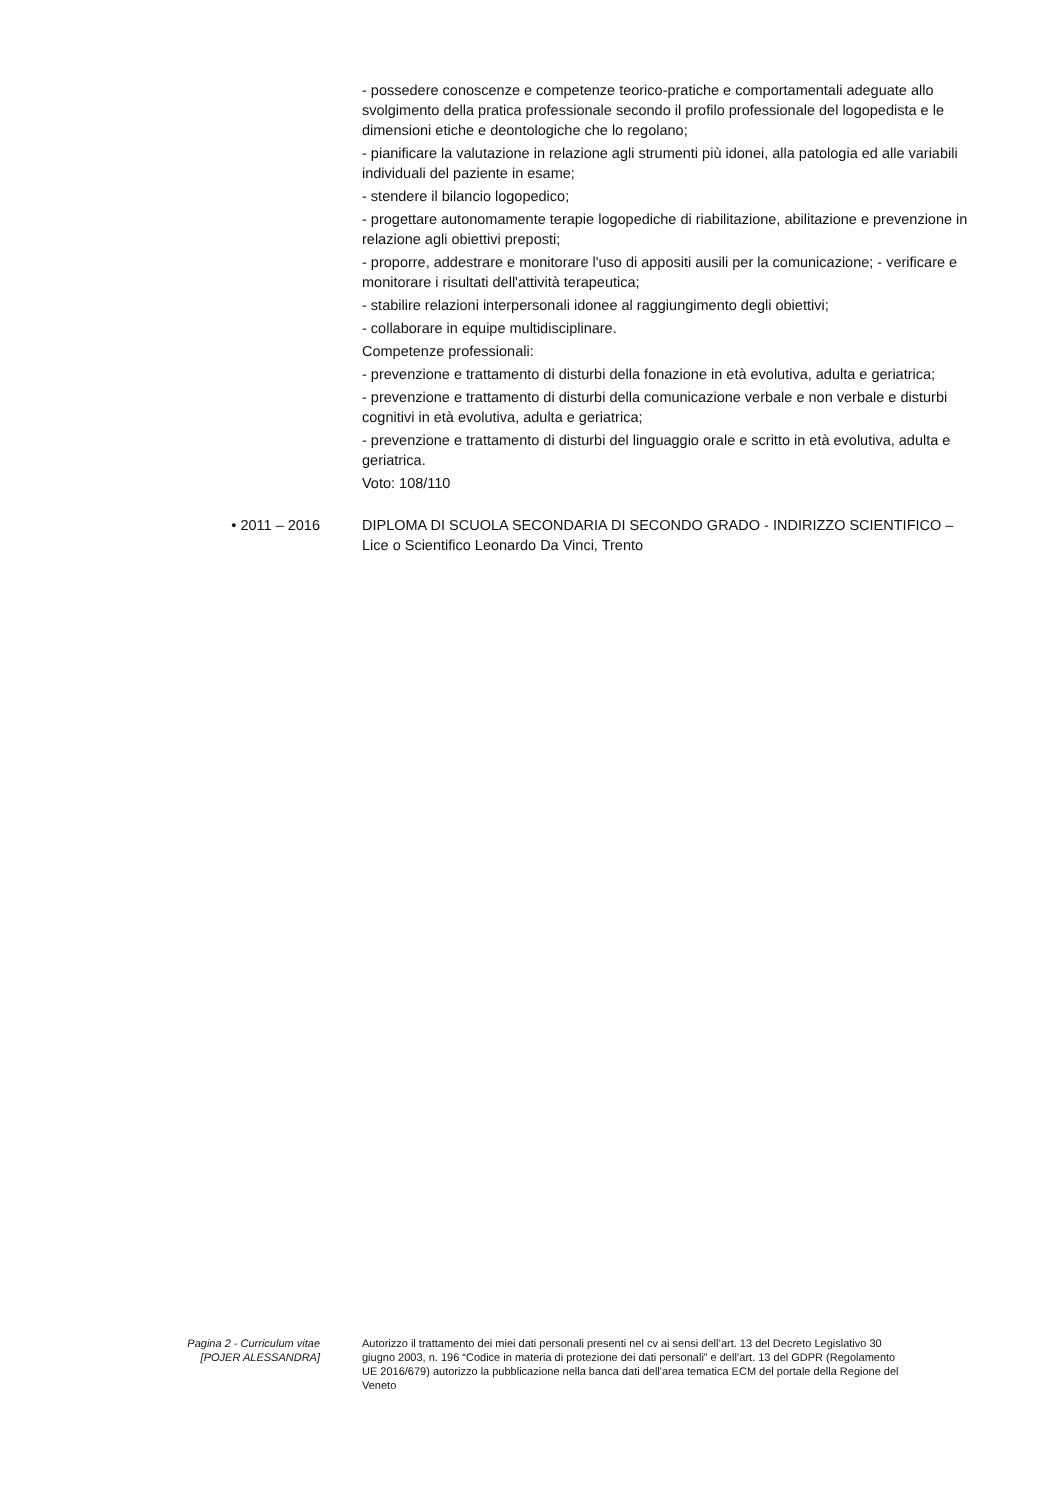- possedere conoscenze e competenze teorico-pratiche e comportamentali adeguate allo svolgimento della pratica professionale secondo il profilo professionale del logopedista e le dimensioni etiche e deontologiche che lo regolano;
- pianificare la valutazione in relazione agli strumenti più idonei, alla patologia ed alle variabili individuali del paziente in esame;
- stendere il bilancio logopedico;
- progettare autonomamente terapie logopediche di riabilitazione, abilitazione e prevenzione in relazione agli obiettivi preposti;
- proporre, addestrare e monitorare l'uso di appositi ausili per la comunicazione; - verificare e monitorare i risultati dell'attività terapeutica;
- stabilire relazioni interpersonali idonee al raggiungimento degli obiettivi;
- collaborare in equipe multidisciplinare.
Competenze professionali:
- prevenzione e trattamento di disturbi della fonazione in età evolutiva, adulta e geriatrica;
- prevenzione e trattamento di disturbi della comunicazione verbale e non verbale e disturbi cognitivi in età evolutiva, adulta e geriatrica;
- prevenzione e trattamento di disturbi del linguaggio orale e scritto in età evolutiva, adulta e geriatrica.
Voto: 108/110
• 2011 – 2016 DIPLOMA DI SCUOLA SECONDARIA DI SECONDO GRADO - INDIRIZZO SCIENTIFICO – Lice o Scientifico Leonardo Da Vinci, Trento
Pagina 2 - Curriculum vitae
[POJER ALESSANDRA]
Autorizzo il trattamento dei miei dati personali presenti nel cv ai sensi dell’art. 13 del Decreto Legislativo 30 giugno 2003, n. 196 “Codice in materia di protezione dei dati personali” e dell’art. 13 del GDPR (Regolamento UE 2016/679) autorizzo la pubblicazione nella banca dati dell'area tematica ECM del portale della Regione del Veneto